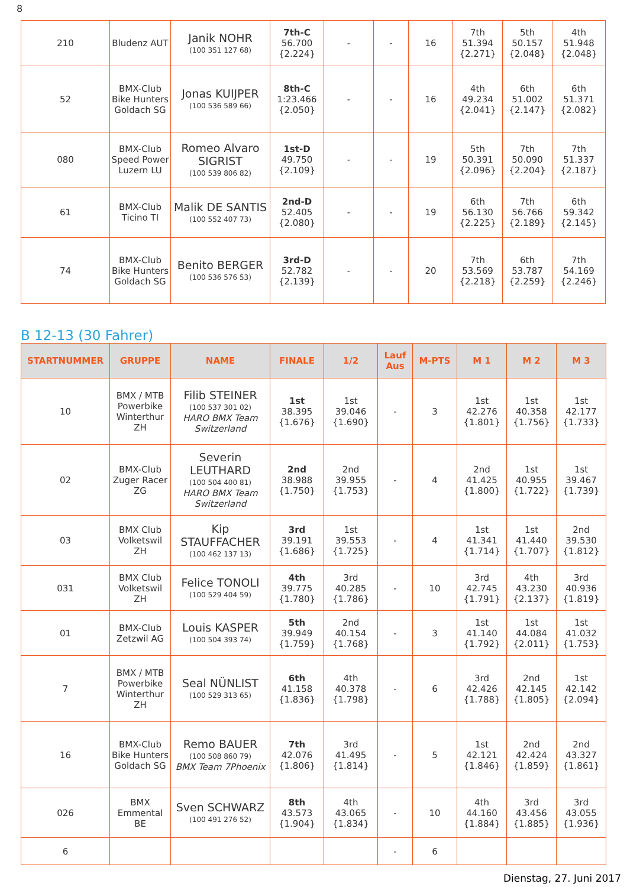8
| 210 | Bludenz AUT | Janik NOHR (100 351 127 68) | 7th-C 56.700 {2.224} | - | - | 16 | 7th 51.394 {2.271} | 5th 50.157 {2.048} | 4th 51.948 {2.048} |
| 52 | BMX-Club Bike Hunters Goldach SG | Jonas KUIJPER (100 536 589 66) | 8th-C 1:23.466 {2.050} | - | - | 16 | 4th 49.234 {2.041} | 6th 51.002 {2.147} | 6th 51.371 {2.082} |
| 080 | BMX-Club Speed Power Luzern LU | Romeo Alvaro SIGRIST (100 539 806 82) | 1st-D 49.750 {2.109} | - | - | 19 | 5th 50.391 {2.096} | 7th 50.090 {2.204} | 7th 51.337 {2.187} |
| 61 | BMX-Club Ticino TI | Malik DE SANTIS (100 552 407 73) | 2nd-D 52.405 {2.080} | - | - | 19 | 6th 56.130 {2.225} | 7th 56.766 {2.189} | 6th 59.342 {2.145} |
| 74 | BMX-Club Bike Hunters Goldach SG | Benito BERGER (100 536 576 53) | 3rd-D 52.782 {2.139} | - | - | 20 | 7th 53.569 {2.218} | 6th 53.787 {2.259} | 7th 54.169 {2.246} |
B 12-13 (30 Fahrer)
| STARTNUMMER | GRUPPE | NAME | FINALE | 1/2 | Lauf Aus | M-PTS | M 1 | M 2 | M 3 |
| --- | --- | --- | --- | --- | --- | --- | --- | --- | --- |
| 10 | BMX / MTB Powerbike Winterthur ZH | Filib STEINER (100 537 301 02) HARO BMX Team Switzerland | 1st 38.395 {1.676} | 1st 39.046 {1.690} | - | 3 | 1st 42.276 {1.801} | 1st 40.358 {1.756} | 1st 42.177 {1.733} |
| 02 | BMX-Club Zuger Racer ZG | Severin LEUTHARD (100 504 400 81) HARO BMX Team Switzerland | 2nd 38.988 {1.750} | 2nd 39.955 {1.753} | - | 4 | 2nd 41.425 {1.800} | 1st 40.955 {1.722} | 1st 39.467 {1.739} |
| 03 | BMX Club Volketswil ZH | Kip STAUFFACHER (100 462 137 13) | 3rd 39.191 {1.686} | 1st 39.553 {1.725} | - | 4 | 1st 41.341 {1.714} | 1st 41.440 {1.707} | 2nd 39.530 {1.812} |
| 031 | BMX Club Volketswil ZH | Felice TONOLI (100 529 404 59) | 4th 39.775 {1.780} | 3rd 40.285 {1.786} | - | 10 | 3rd 42.745 {1.791} | 4th 43.230 {2.137} | 3rd 40.936 {1.819} |
| 01 | BMX-Club Zetzwil AG | Louis KASPER (100 504 393 74) | 5th 39.949 {1.759} | 2nd 40.154 {1.768} | - | 3 | 1st 41.140 {1.792} | 1st 44.084 {2.011} | 1st 41.032 {1.753} |
| 7 | BMX / MTB Powerbike Winterthur ZH | Seal NÜNLIST (100 529 313 65) | 6th 41.158 {1.836} | 4th 40.378 {1.798} | - | 6 | 3rd 42.426 {1.788} | 2nd 42.145 {1.805} | 1st 42.142 {2.094} |
| 16 | BMX-Club Bike Hunters Goldach SG | Remo BAUER (100 508 860 79) BMX Team 7Phoenix | 7th 42.076 {1.806} | 3rd 41.495 {1.814} | - | 5 | 1st 42.121 {1.846} | 2nd 42.424 {1.859} | 2nd 43.327 {1.861} |
| 026 | BMX Emmental BE | Sven SCHWARZ (100 491 276 52) | 8th 43.573 {1.904} | 4th 43.065 {1.834} | - | 10 | 4th 44.160 {1.884} | 3rd 43.456 {1.885} | 3rd 43.055 {1.936} |
| 6 | | | | | - | 6 | | | |
Dienstag, 27. Juni 2017